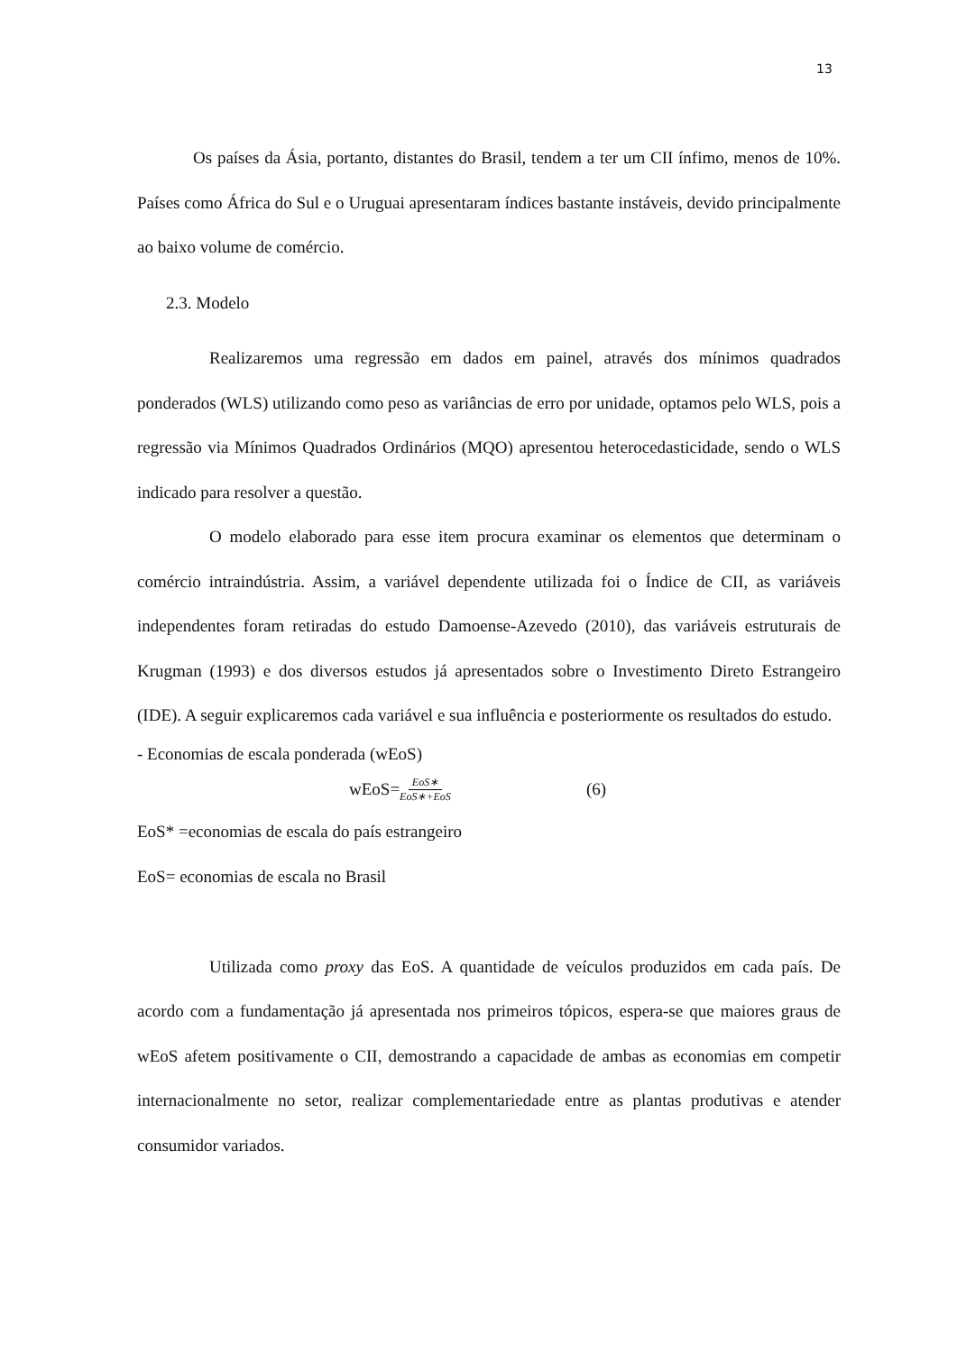13
Os países da Ásia, portanto, distantes do Brasil, tendem a ter um CII ínfimo, menos de 10%. Países como África do Sul e o Uruguai apresentaram índices bastante instáveis, devido principalmente ao baixo volume de comércio.
2.3. Modelo
Realizaremos uma regressão em dados em painel, através dos mínimos quadrados ponderados (WLS) utilizando como peso as variâncias de erro por unidade, optamos pelo WLS, pois a regressão via Mínimos Quadrados Ordinários (MQO) apresentou heterocedasticidade, sendo o WLS indicado para resolver a questão.
O modelo elaborado para esse item procura examinar os elementos que determinam o comércio intraindústria. Assim, a variável dependente utilizada foi o Índice de CII, as variáveis independentes foram retiradas do estudo Damoense-Azevedo (2010), das variáveis estruturais de Krugman (1993) e dos diversos estudos já apresentados sobre o Investimento Direto Estrangeiro (IDE). A seguir explicaremos cada variável e sua influência e posteriormente os resultados do estudo.
- Economias de escala ponderada (wEoS)
wEoS= EoS∗ EoS∗+EoS (6)
EoS* =economias de escala do país estrangeiro
EoS= economias de escala no Brasil
Utilizada como proxy das EoS. A quantidade de veículos produzidos em cada país. De acordo com a fundamentação já apresentada nos primeiros tópicos, espera-se que maiores graus de wEoS afetem positivamente o CII, demostrando a capacidade de ambas as economias em competir internacionalmente no setor, realizar complementariedade entre as plantas produtivas e atender consumidor variados.